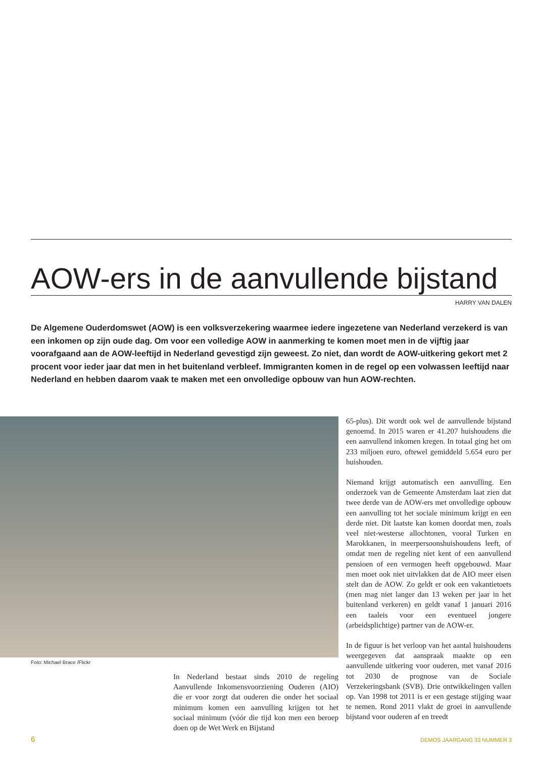AOW-ers in de aanvullende bijstand
HARRY VAN DALEN
De Algemene Ouderdomswet (AOW) is een volksverzekering waarmee iedere ingezetene van Nederland verzekerd is van een inkomen op zijn oude dag. Om voor een volledige AOW in aanmerking te komen moet men in de vijftig jaar voorafgaand aan de AOW-leeftijd in Nederland gevestigd zijn geweest. Zo niet, dan wordt de AOW-uitkering gekort met 2 procent voor ieder jaar dat men in het buitenland verbleef. Immigranten komen in de regel op een volwassen leeftijd naar Nederland en hebben daarom vaak te maken met een onvolledige opbouw van hun AOW-rechten.
Foto: Michael Brace /Flickr
In Nederland bestaat sinds 2010 de regeling Aanvullende Inkomensvoorziening Ouderen (AIO) die er voor zorgt dat ouderen die onder het sociaal minimum komen een aanvulling krijgen tot het sociaal minimum (vóór die tijd kon men een beroep doen op de Wet Werk en Bijstand
65-plus). Dit wordt ook wel de aanvullende bijstand genoemd. In 2015 waren er 41.207 huishoudens die een aanvullend inkomen kregen. In totaal ging het om 233 miljoen euro, oftewel gemiddeld 5.654 euro per huishouden.
Niemand krijgt automatisch een aanvulling. Een onderzoek van de Gemeente Amsterdam laat zien dat twee derde van de AOW-ers met onvolledige opbouw een aanvulling tot het sociale minimum krijgt en een derde niet. Dit laatste kan komen doordat men, zoals veel niet-westerse allochtonen, vooral Turken en Marokkanen, in meerpersoonshuishoudens leeft, of omdat men de regeling niet kent of een aanvullend pensioen of een vermogen heeft opgebouwd. Maar men moet ook niet uitvlakken dat de AIO meer eisen stelt dan de AOW. Zo geldt er ook een vakantietoets (men mag niet langer dan 13 weken per jaar in het buitenland verkeren) en geldt vanaf 1 januari 2016 een taaleis voor een eventueel jongere (arbeidsplichtige) partner van de AOW-er.
In de figuur is het verloop van het aantal huishoudens weergegeven dat aanspraak maakte op een aanvullende uitkering voor ouderen, met vanaf 2016 tot 2030 de prognose van de Sociale Verzekeringsbank (SVB). Drie ontwikkelingen vallen op. Van 1998 tot 2011 is er een gestage stijging waar te nemen. Rond 2011 vlakt de groei in aanvullende bijstand voor ouderen af en treedt
6 DEMOS JAARGANG 33 NUMMER 3